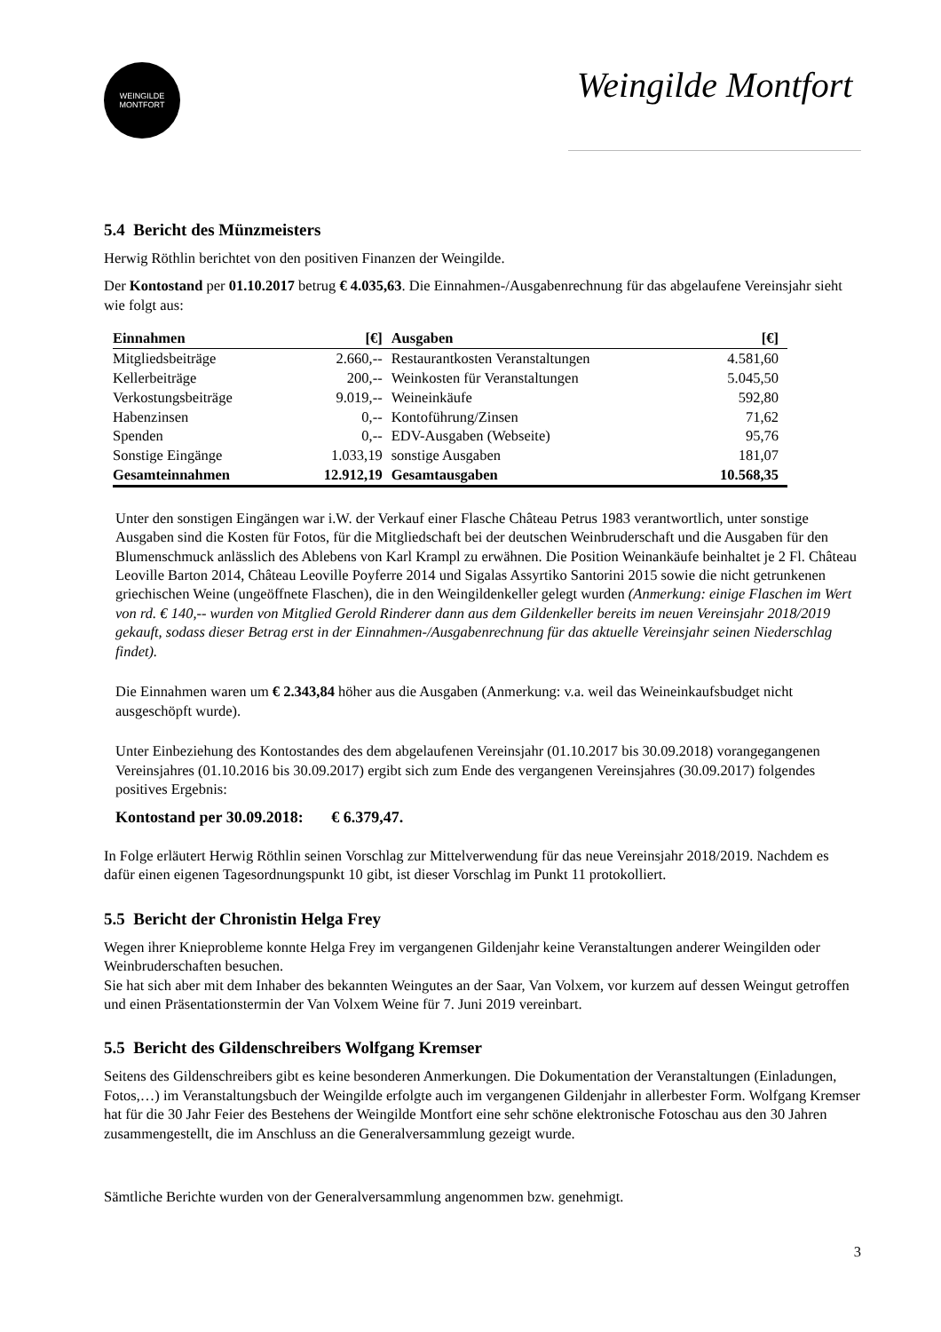WEINGILDE
MONTFORT
Weingilde Montfort
5.4 Bericht des Münzmeisters
Herwig Röthlin berichtet von den positiven Finanzen der Weingilde.
Der Kontostand per 01.10.2017 betrug € 4.035,63. Die Einnahmen-/Ausgabenrechnung für das abgelaufene Vereinsjahr sieht wie folgt aus:
| Einnahmen | [€] | Ausgaben | [€] |
| --- | --- | --- | --- |
| Mitgliedsbeiträge | 2.660,-- | Restaurantkosten Veranstaltungen | 4.581,60 |
| Kellerbeiträge | 200,-- | Weinkosten für Veranstaltungen | 5.045,50 |
| Verkostungsbeiträge | 9.019,-- | Weineinkäufe | 592,80 |
| Habenzinsen | 0,-- | Kontoführung/Zinsen | 71,62 |
| Spenden | 0,-- | EDV-Ausgaben (Webseite) | 95,76 |
| Sonstige Eingänge | 1.033,19 | sonstige Ausgaben | 181,07 |
| Gesamteinnahmen | 12.912,19 | Gesamtausgaben | 10.568,35 |
Unter den sonstigen Eingängen war i.W. der Verkauf einer Flasche Château Petrus 1983 verantwortlich, unter sonstige Ausgaben sind die Kosten für Fotos, für die Mitgliedschaft bei der deutschen Weinbruderschaft und die Ausgaben für den Blumenschmuck anlässlich des Ablebens von Karl Krampl zu erwähnen. Die Position Weinankäufe beinhaltet je 2 Fl. Château Leoville Barton 2014, Château Leoville Poyferre 2014 und Sigalas Assyrtiko Santorini 2015 sowie die nicht getrunkenen griechischen Weine (ungeöffnete Flaschen), die in den Weingildenkeller gelegt wurden (Anmerkung: einige Flaschen im Wert von rd. € 140,-- wurden von Mitglied Gerold Rinderer dann aus dem Gildenkeller bereits im neuen Vereinsjahr 2018/2019 gekauft, sodass dieser Betrag erst in der Einnahmen-/Ausgabenrechnung für das aktuelle Vereinsjahr seinen Niederschlag findet).
Die Einnahmen waren um € 2.343,84 höher aus die Ausgaben (Anmerkung: v.a. weil das Weineinkaufsbudget nicht ausgeschöpft wurde).
Unter Einbeziehung des Kontostandes des dem abgelaufenen Vereinsjahr (01.10.2017 bis 30.09.2018) vorangegangenen Vereinsjahres (01.10.2016 bis 30.09.2017) ergibt sich zum Ende des vergangenen Vereinsjahres (30.09.2017) folgendes positives Ergebnis:
Kontostand per 30.09.2018: € 6.379,47.
In Folge erläutert Herwig Röthlin seinen Vorschlag zur Mittelverwendung für das neue Vereinsjahr 2018/2019. Nachdem es dafür einen eigenen Tagesordnungspunkt 10 gibt, ist dieser Vorschlag im Punkt 11 protokolliert.
5.5 Bericht der Chronistin Helga Frey
Wegen ihrer Knieprobleme konnte Helga Frey im vergangenen Gildenjahr keine Veranstaltungen anderer Weingilden oder Weinbruderschaften besuchen.
Sie hat sich aber mit dem Inhaber des bekannten Weingutes an der Saar, Van Volxem, vor kurzem auf dessen Weingut getroffen und einen Präsentationstermin der Van Volxem Weine für 7. Juni 2019 vereinbart.
5.5 Bericht des Gildenschreibers Wolfgang Kremser
Seitens des Gildenschreibers gibt es keine besonderen Anmerkungen. Die Dokumentation der Veranstaltungen (Einladungen, Fotos,…) im Veranstaltungsbuch der Weingilde erfolgte auch im vergangenen Gildenjahr in allerbester Form. Wolfgang Kremser hat für die 30 Jahr Feier des Bestehens der Weingilde Montfort eine sehr schöne elektronische Fotoschau aus den 30 Jahren zusammengestellt, die im Anschluss an die Generalversammlung gezeigt wurde.
Sämtliche Berichte wurden von der Generalversammlung angenommen bzw. genehmigt.
3